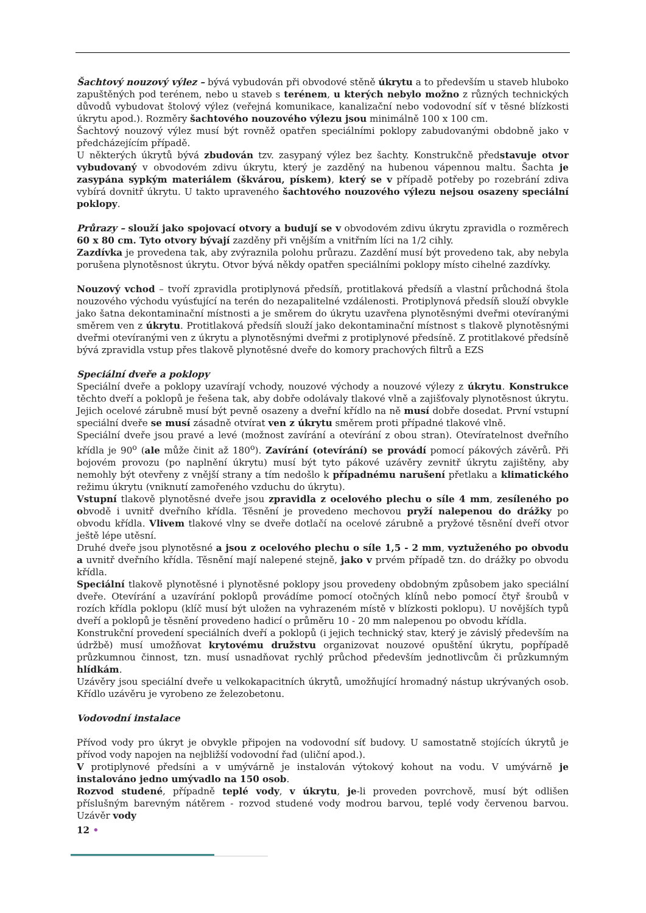Šachtový nouzový výlez – bývá vybudován při obvodové stěně úkrytu a to především u staveb hluboko zapuštěných pod terénem, nebo u staveb s terénem, u kterých nebylo možno z různých technických důvodů vybudovat štolový výlez (veřejná komunikace, kanalizační nebo vodovodní síť v těsné blízkosti úkrytu apod.). Rozměry šachtového nouzového výlezu jsou minimálně 100 x 100 cm.
Šachtový nouzový výlez musí být rovněž opatřen speciálními poklopy zabudovanými obdobně jako v předcházejícím případě.
U některých úkrytů bývá zbudován tzv. zasypaný výlez bez šachty. Konstrukčně představuje otvor vybudovaný v obvodovém zdivu úkrytu, který je zazděný na hubenou vápennou maltu. Šachta je zasypána sypkým materiálem (škvárou, pískem), který se v případě potřeby po rozebrání zdiva vybírá dovnitř úkrytu. U takto upraveného šachtového nouzového výlezu nejsou osazeny speciální poklopy.
Průrazy – slouží jako spojovací otvory a budují se v obvodovém zdivu úkrytu zpravidla o rozměrech 60 x 80 cm. Tyto otvory bývají zazděny při vnějším a vnitřním líci na 1/2 cihly.
Zazdívka je provedena tak, aby zvýraznila polohu průrazu. Zazdění musí být provedeno tak, aby nebyla porušena plynotěsnost úkrytu. Otvor bývá někdy opatřen speciálními poklopy místo cihelné zazdívky.
Nouzový vchod – tvoří zpravidla protiplynová předsíň, protitlaková předsíň a vlastní průchodná štola nouzového východu vyúsťující na terén do nezapalitelné vzdálenosti. Protiplynová předsíň slouží obvykle jako šatna dekontaminační místnosti a je směrem do úkrytu uzavřena plynotěsnými dveřmi otevíranými směrem ven z úkrytu. Protitlaková předsíň slouží jako dekontaminační místnost s tlakově plynotěsnými dveřmi otevíranými ven z úkrytu a plynotěsnými dveřmi z protiplynové předsíně. Z protitlakové předsíně bývá zpravidla vstup přes tlakově plynotěsné dveře do komory prachových filtrů a EZS
Speciální dveře a poklopy
Speciální dveře a poklopy uzavírají vchody, nouzové východy a nouzové výlezy z úkrytu. Konstrukce těchto dveří a poklopů je řešena tak, aby dobře odolávaly tlakové vlně a zajišťovaly plynotěsnost úkrytu. Jejich ocelové zárubně musí být pevně osazeny a dveřní křídlo na ně musí dobře dosedat. První vstupní speciální dveře se musí zásadně otvírat ven z úkrytu směrem proti případné tlakové vlně.
Speciální dveře jsou pravé a levé (možnost zavírání a otevírání z obou stran). Otevíratelnost dveřního křídla je 90<sup>o</sup> (ale může činit až 180<sup>o</sup>). Zavírání (otevírání) se provádí pomocí pákových závěrů. Při bojovém provozu (po naplnění úkrytu) musí být tyto pákové uzávěry zevnitř úkrytu zajištěny, aby nemohly být otevřeny z vnější strany a tím nedošlo k případnému narušení přetlaku a klimatického režimu úkrytu (vniknutí zamořeného vzduchu do úkrytu).
Vstupní tlakově plynotěsné dveře jsou zpravidla z ocelového plechu o síle 4 mm, zesíleného po obvodě i uvnitř dveřního křídla. Těsnění je provedeno mechovou pryží nalepenou do drážky po obvodu křídla. Vlivem tlakové vlny se dveře dotlačí na ocelové zárubně a pryžové těsnění dveří otvor ještě lépe utěsní.
Druhé dveře jsou plynotěsné a jsou z ocelového plechu o síle 1,5 - 2 mm, vyztuženého po obvodu a uvnitř dveřního křídla. Těsnění mají nalepené stejně, jako v prvém případě tzn. do drážky po obvodu křídla.
Speciální tlakově plynotěsné i plynotěsné poklopy jsou provedeny obdobným způsobem jako speciální dveře. Otevírání a uzavírání poklopů provádíme pomocí otočných klínů nebo pomocí čtyř šroubů v rozích křídla poklopu (klíč musí být uložen na vyhrazeném místě v blízkosti poklopu). U novějších typů dveří a poklopů je těsnění provedeno hadicí o průměru 10 - 20 mm nalepenou po obvodu křídla.
Konstrukční provedení speciálních dveří a poklopů (i jejich technický stav, který je závislý především na údržbě) musí umožňovat krytovému družstvu organizovat nouzové opuštění úkrytu, popřípadě průzkumnou činnost, tzn. musí usnadňovat rychlý průchod především jednotlivcům či průzkumným hlídkám.
Uzávěry jsou speciální dveře u velkokapacitních úkrytů, umožňující hromadný nástup ukrývaných osob. Křídlo uzávěru je vyrobeno ze železobetonu.
Vodovodní instalace
Přívod vody pro úkryt je obvykle připojen na vodovodní síť budovy. U samostatně stojících úkrytů je přívod vody napojen na nejbližší vodovodní řad (uliční apod.).
V protiplynové předsíni a v umývárně je instalován výtokový kohout na vodu. V umývárně je instalováno jedno umývadlo na 150 osob.
Rozvod studené, případně teplé vody, v úkrytu, je-li proveden povrchově, musí být odlišen příslušným barevným nátěrem - rozvod studené vody modrou barvou, teplé vody červenou barvou. Uzávěr vody
12 •